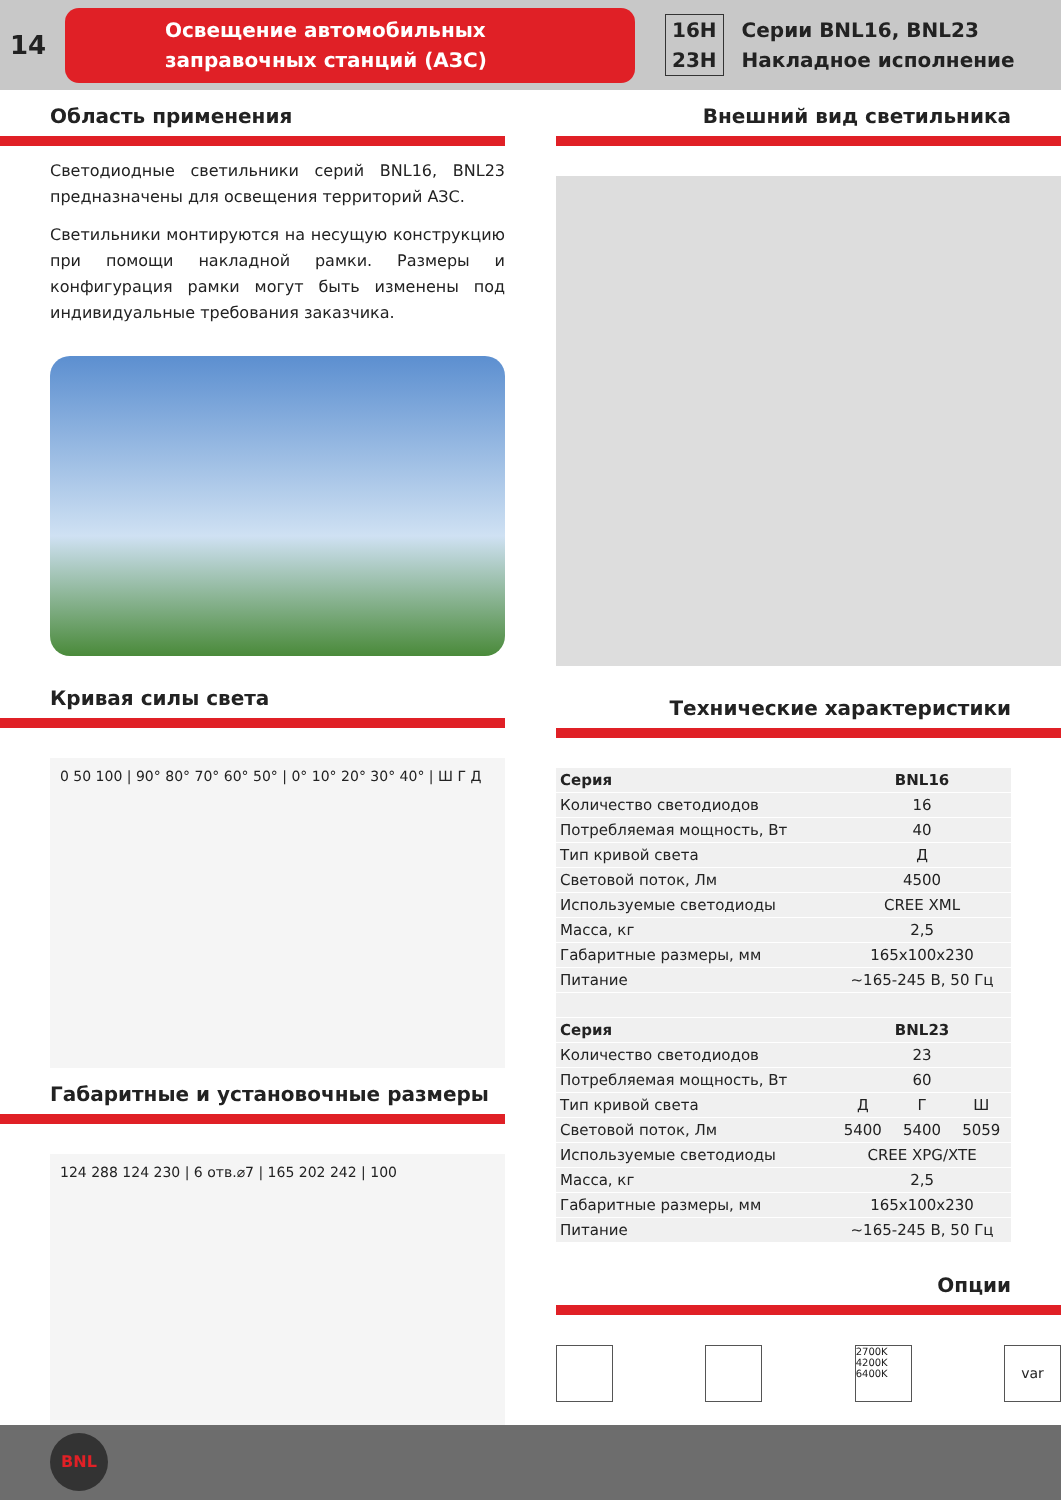14
Освещение автомобильных
заправочных станций (АЗС)
16H
23H
Серии BNL16, BNL23
Накладное исполнение
Область применения
Светодиодные светильники серий BNL16, BNL23 предназначены для освещения территорий АЗС.
Светильники монтируются на несущую конструкцию при помощи накладной рамки. Размеры и конфигурация рамки могут быть изменены под индивидуальные требования заказчика.
Кривая силы света
0 50 100 | 90° 80° 70° 60° 50° | 0° 10° 20° 30° 40° | Ш Г Д
Габаритные и установочные размеры
124 288 124 230 | 6 отв.⌀7 | 165 202 242 | 100
Внешний вид светильника
Технические характеристики
| Серия | BNL16 | | |
| Количество светодиодов | 16 | | |
| Потребляемая мощность, Вт | 40 | | |
| Тип кривой света | Д | | |
| Световой поток, Лм | 4500 | | |
| Используемые светодиоды | CREE XML | | |
| Масса, кг | 2,5 | | |
| Габаритные размеры, мм | 165x100x230 | | |
| Питание | ~165-245 В, 50 Гц | | |
| Серия | BNL23 | | |
| Количество светодиодов | 23 | | |
| Потребляемая мощность, Вт | 60 | | |
| Тип кривой света | Д | Г | Ш |
| Световой поток, Лм | 5400 | 5400 | 5059 |
| Используемые светодиоды | CREE XPG/XTE | | |
| Масса, кг | 2,5 | | |
| Габаритные размеры, мм | 165x100x230 | | |
| Питание | ~165-245 В, 50 Гц | | |
Опции
2700K 4200K 6400K
var
BNL